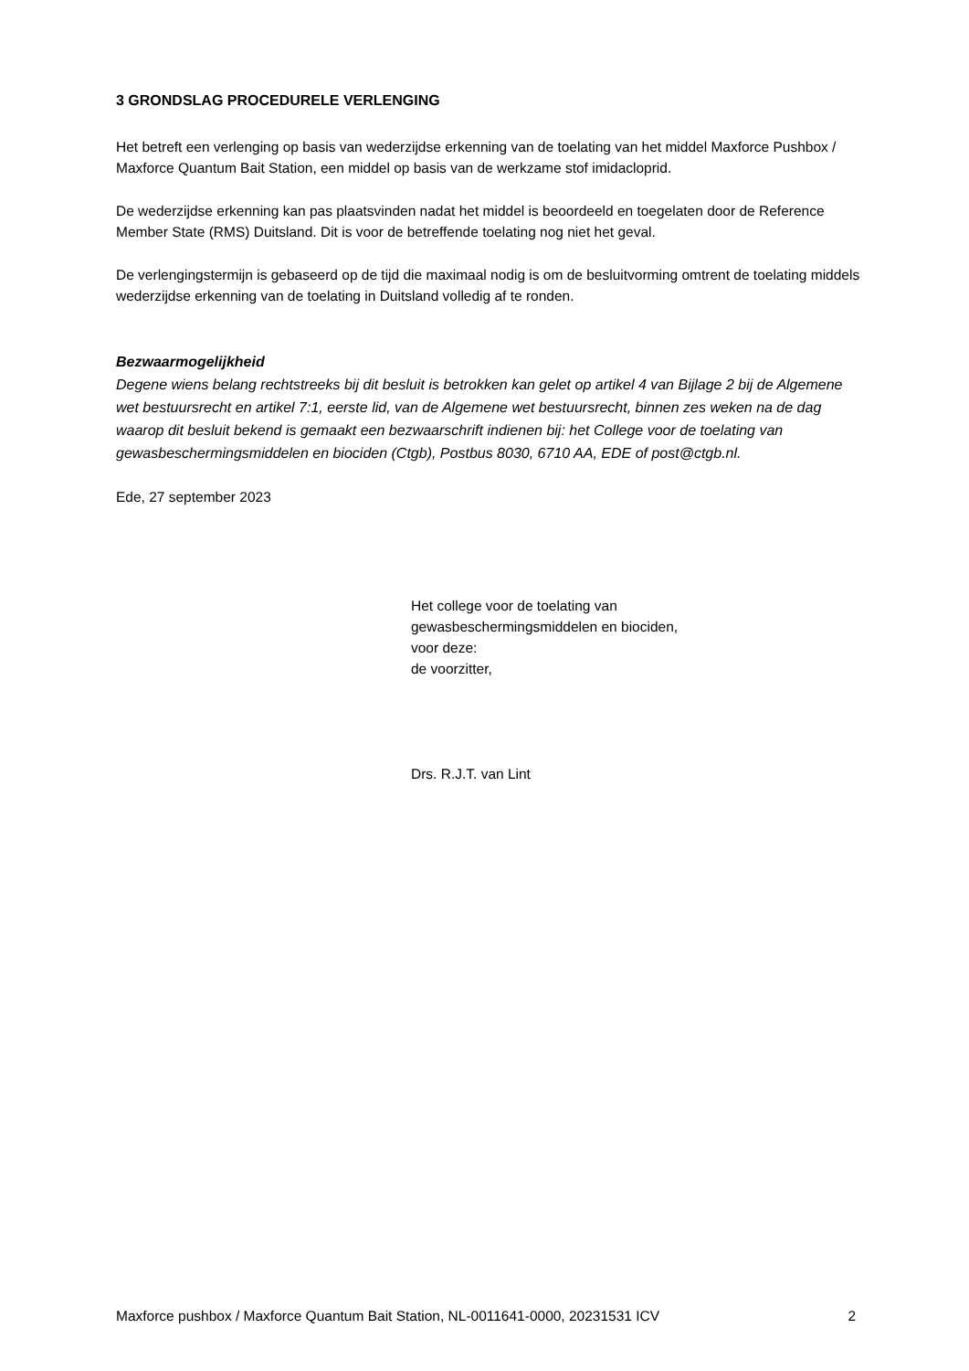3 GRONDSLAG PROCEDURELE VERLENGING
Het betreft een verlenging op basis van wederzijdse erkenning van de toelating van het middel Maxforce Pushbox / Maxforce Quantum Bait Station, een middel op basis van de werkzame stof imidacloprid.
De wederzijdse erkenning kan pas plaatsvinden nadat het middel is beoordeeld en toegelaten door de Reference Member State (RMS) Duitsland. Dit is voor de betreffende toelating nog niet het geval.
De verlengingstermijn is gebaseerd op de tijd die maximaal nodig is om de besluitvorming omtrent de toelating middels wederzijdse erkenning van de toelating in Duitsland volledig af te ronden.
Bezwaarmogelijkheid
Degene wiens belang rechtstreeks bij dit besluit is betrokken kan gelet op artikel 4 van Bijlage 2 bij de Algemene wet bestuursrecht en artikel 7:1, eerste lid, van de Algemene wet bestuursrecht, binnen zes weken na de dag waarop dit besluit bekend is gemaakt een bezwaarschrift indienen bij: het College voor de toelating van gewasbeschermingsmiddelen en biociden (Ctgb), Postbus 8030, 6710 AA, EDE of post@ctgb.nl.
Ede, 27 september 2023
Het college voor de toelating van
gewasbeschermingsmiddelen en biociden,
voor deze:
de voorzitter,
Drs. R.J.T. van Lint
Maxforce pushbox / Maxforce Quantum Bait Station, NL-0011641-0000, 20231531 ICV 2